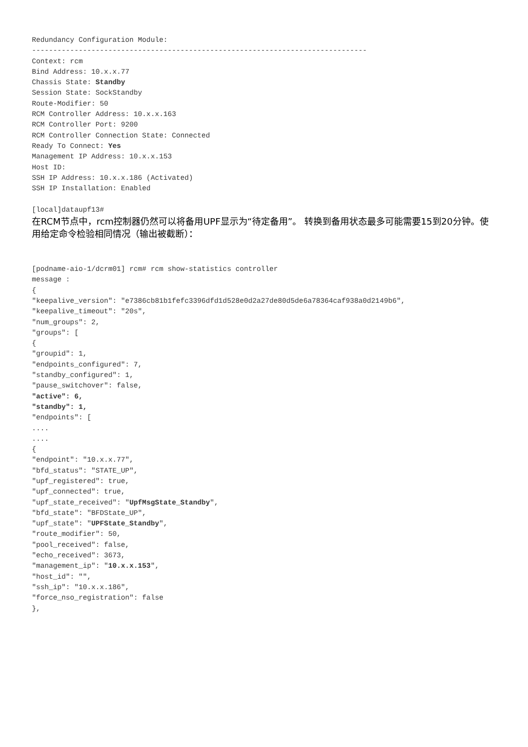Redundancy Configuration Module:
-------------------------------------------------------------------------------
Context: rcm
Bind Address: 10.x.x.77
Chassis State: Standby
Session State: SockStandby
Route-Modifier: 50
RCM Controller Address: 10.x.x.163
RCM Controller Port: 9200
RCM Controller Connection State: Connected
Ready To Connect: Yes
Management IP Address: 10.x.x.153
Host ID:
SSH IP Address: 10.x.x.186 (Activated)
SSH IP Installation: Enabled

[local]dataupf13#
在RCM节点中，rcm控制器仍然可以将备用UPF显示为“待定备用”。 转换到备用状态最多可能需要15到20分钟。使用给定命令检验相同情况（输出被截断）：
[podname-aio-1/dcrm01] rcm# rcm show-statistics controller
message :
{
"keepalive_version": "e7386cb81b1fefc3396dfd1d528e0d2a27de80d5de6a78364caf938a0d2149b6",
"keepalive_timeout": "20s",
"num_groups": 2,
"groups": [
{
"groupid": 1,
"endpoints_configured": 7,
"standby_configured": 1,
"pause_switchover": false,
"active": 6,
"standby": 1,
"endpoints": [
....
....
{
"endpoint": "10.x.x.77",
"bfd_status": "STATE_UP",
"upf_registered": true,
"upf_connected": true,
"upf_state_received": "UpfMsgState_Standby",
"bfd_state": "BFDState_UP",
"upf_state": "UPFState_Standby",
"route_modifier": 50,
"pool_received": false,
"echo_received": 3673,
"management_ip": "10.x.x.153",
"host_id": "",
"ssh_ip": "10.x.x.186",
"force_nso_registration": false
},